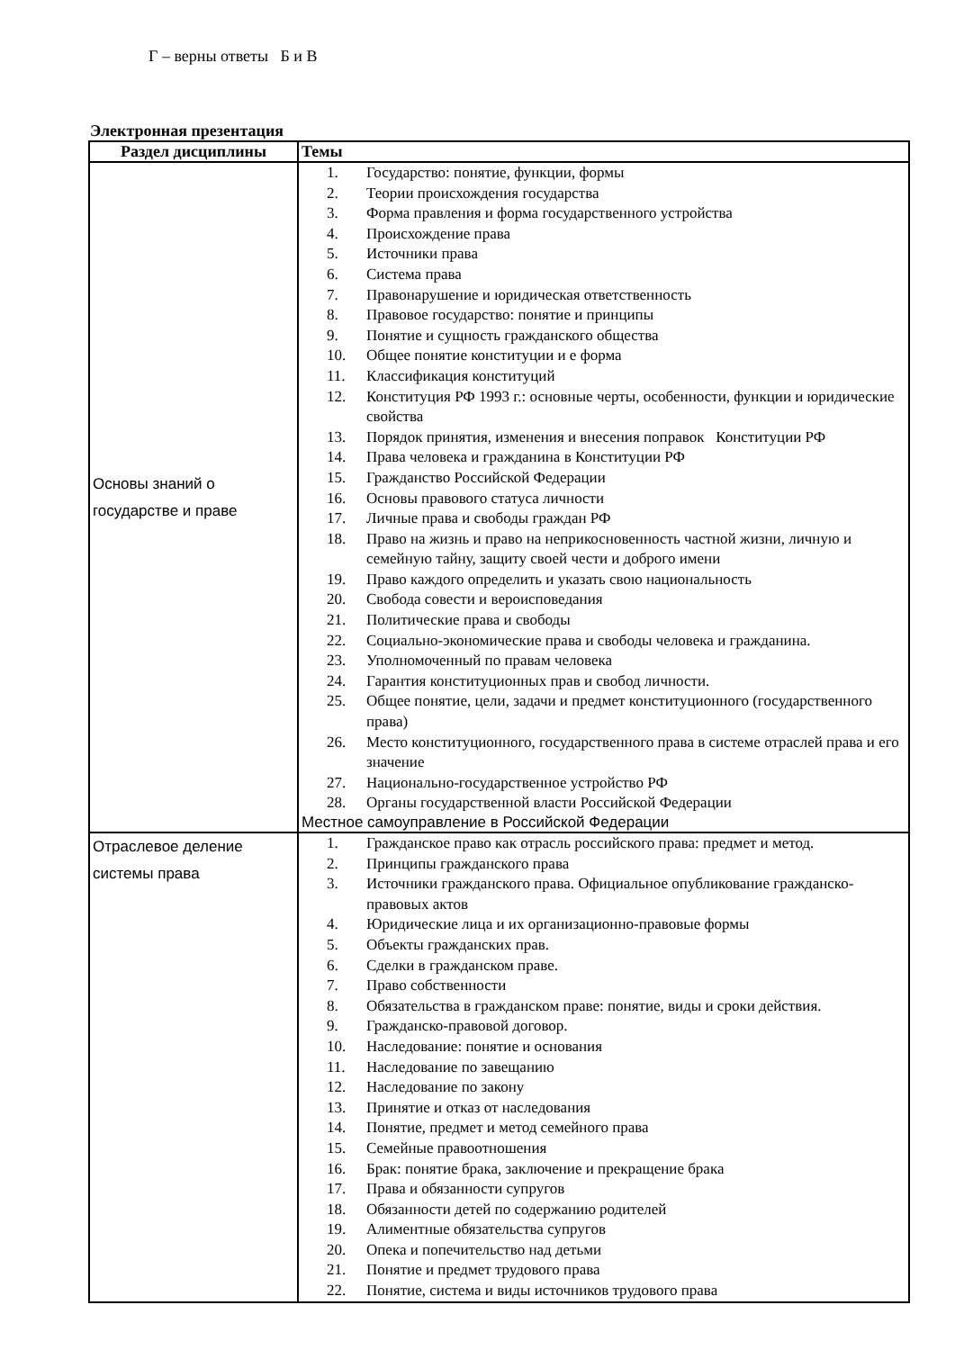Г – верны ответы Б и В
Электронная презентация
| Раздел дисциплины | Темы |
| --- | --- |
| Основы знаний о государстве и праве | 1. Государство: понятие, функции, формы 2. Теории происхождения государства 3. Форма правления и форма государственного устройства 4. Происхождение права 5. Источники права 6. Система права 7. Правонарушение и юридическая ответственность 8. Правовое государство: понятие и принципы 9. Понятие и сущность гражданского общества 10. Общее понятие конституции и е форма 11. Классификация конституций 12. Конституция РФ 1993 г.: основные черты, особенности, функции и юридические свойства 13. Порядок принятия, изменения и внесения поправок Конституции РФ 14. Права человека и гражданина в Конституции РФ 15. Гражданство Российской Федерации 16. Основы правового статуса личности 17. Личные права и свободы граждан РФ 18. Право на жизнь и право на неприкосновенность частной жизни, личную и семейную тайну, защиту своей чести и доброго имени 19. Право каждого определить и указать свою национальность 20. Свобода совести и вероисповедания 21. Политические права и свободы 22. Социально-экономические права и свободы человека и гражданина. 23. Уполномоченный по правам человека 24. Гарантия конституционных прав и свобод личности. 25. Общее понятие, цели, задачи и предмет конституционного (государственного права) 26. Место конституционного, государственного права в системе отраслей права и его значение 27. Национально-государственное устройство РФ 28. Органы государственной власти Российской Федерации Местное самоуправление в Российской Федерации |
| Отраслевое деление системы права | 1. Гражданское право как отрасль российского права: предмет и метод. 2. Принципы гражданского права 3. Источники гражданского права. Официальное опубликование гражданско-правовых актов 4. Юридические лица и их организационно-правовые формы 5. Объекты гражданских прав. 6. Сделки в гражданском праве. 7. Право собственности 8. Обязательства в гражданском праве: понятие, виды и сроки действия. 9. Гражданско-правовой договор. 10. Наследование: понятие и основания 11. Наследование по завещанию 12. Наследование по закону 13. Принятие и отказ от наследования 14. Понятие, предмет и метод семейного права 15. Семейные правоотношения 16. Брак: понятие брака, заключение и прекращение брака 17. Права и обязанности супругов 18. Обязанности детей по содержанию родителей 19. Алиментные обязательства супругов 20. Опека и попечительство над детьми 21. Понятие и предмет трудового права 22. Понятие, система и виды источников трудового права |